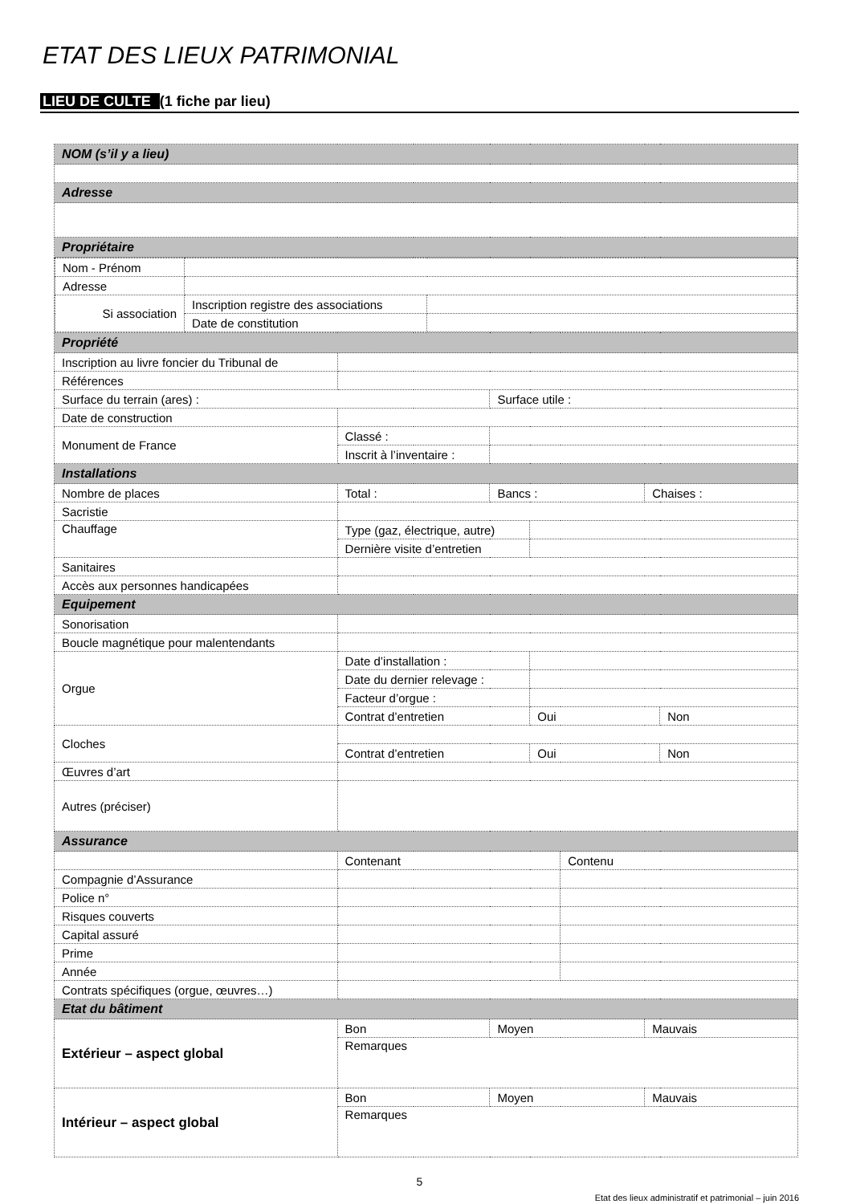ETAT DES LIEUX PATRIMONIAL
LIEU DE CULTE (1 fiche par lieu)
| NOM (s’il y a lieu) | | | | | | |
| Adresse | | | | | | |
| Propriétaire | | | | | | |
| / Nom - Prénom / / / / Adresse / / / / Si association / Inscription registre des associations / / / / Date de constitution / / | | | | | | |
| Propriété | | | | | | |
| Inscription au livre foncier du Tribunal de | | | | | | |
| Références | | | | | | |
| Surface du terrain (ares) : | | Surface utile : | | | | |
| Date de construction | | | | | | |
| Monument de France | Classé : | | | | | |
| | Inscrit à l’inventaire : | | | | | |
| Installations | | | | | | |
| Nombre de places | Total : | Bancs : | | | Chaises : | |
| Sacristie | | | | | | |
| Chauffage | Type (gaz, électrique, autre) | | | | | |
| | Dernière visite d’entretien | | | | | |
| Sanitaires | | | | | | |
| Accès aux personnes handicapées | | | | | | |
| Equipement | | | | | | |
| Sonorisation | | | | | | |
| Boucle magnétique pour malentendants | | | | | | |
| Orgue | Date d’installation : | | | | | |
| | Date du dernier relevage : | | | | | |
| | Facteur d’orgue : | | | | | |
| | Contrat d’entretien | | Oui | | | Non |
| Cloches | | | | | | |
| | Contrat d’entretien | | Oui | | | Non |
| Œuvres d’art | | | | | | |
| Autres (préciser) | | | | | | |
| Assurance | | | | | | |
| | Contenant | | | Contenu | | |
| Compagnie d’Assurance | | | | | | |
| Police n° | | | | | | |
| Risques couverts | | | | | | |
| Capital assuré | | | | | | |
| Prime | | | | | | |
| Année | | | | | | |
| Contrats spécifiques (orgue, œuvres…) | | | | | | |
| Etat du bâtiment | | | | | | |
| Extérieur – aspect global | Bon | Moyen | | | Mauvais | |
| | Remarques | | | | | |
| Intérieur – aspect global | Bon | Moyen | | | Mauvais | |
| | Remarques | | | | | |
5
Etat des lieux administratif et patrimonial – juin 2016